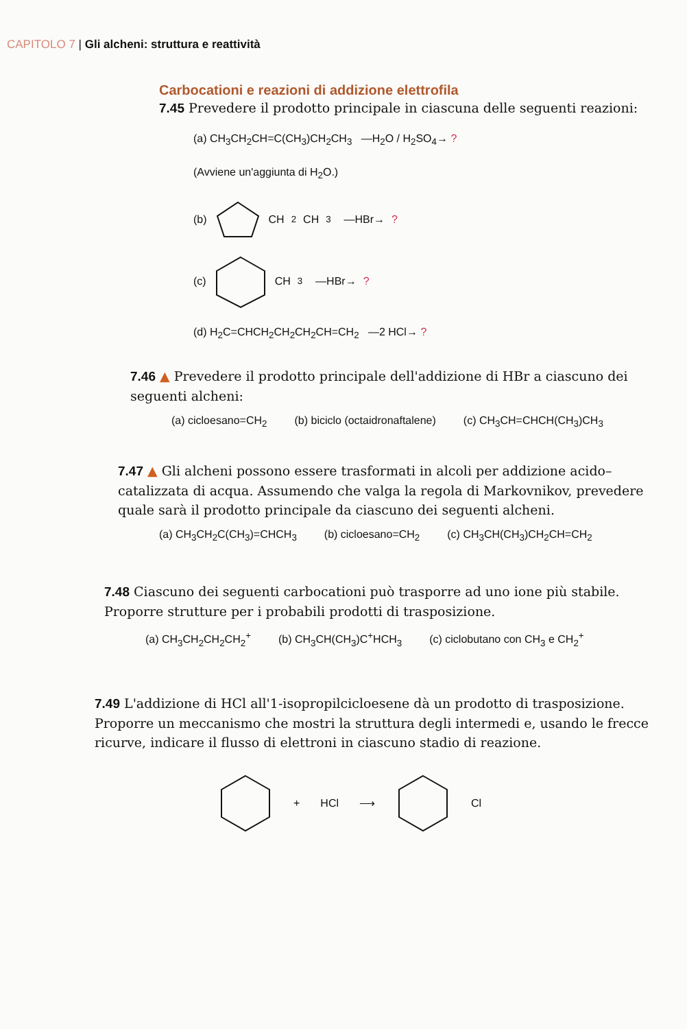CAPITOLO 7 | Gli alcheni: struttura e reattività
Carbocationi e reazioni di addizione elettrofila
7.45 Prevedere il prodotto principale in ciascuna delle seguenti reazioni:
(a) CH<sub>3</sub>CH<sub>2</sub>CH=C(CH<sub>3</sub>)CH<sub>2</sub>CH<sub>3</sub> —H<sub>2</sub>O / H<sub>2</sub>SO<sub>4</sub>→ ?
(Avviene un'aggiunta di H<sub>2</sub>O.)
(b) CH<sub>2</sub>CH<sub>3</sub> —HBr→ ?
(c) CH<sub>3</sub> —HBr→ ?
(d) H<sub>2</sub>C=CHCH<sub>2</sub>CH<sub>2</sub>CH<sub>2</sub>CH=CH<sub>2</sub> —2 HCl→ ?
7.46 ▲ Prevedere il prodotto principale dell'addizione di HBr a ciascuno dei seguenti alcheni:
(a) cicloesano=CH<sub>2</sub> (b) biciclo (octaidronaftalene) (c) CH<sub>3</sub>CH=CHCH(CH<sub>3</sub>)CH<sub>3</sub>
7.47 ▲ Gli alcheni possono essere trasformati in alcoli per addizione acido–catalizzata di acqua. Assumendo che valga la regola di Markovnikov, prevedere quale sarà il prodotto principale da ciascuno dei seguenti alcheni.
(a) CH<sub>3</sub>CH<sub>2</sub>C(CH<sub>3</sub>)=CHCH<sub>3</sub> (b) cicloesano=CH<sub>2</sub> (c) CH<sub>3</sub>CH(CH<sub>3</sub>)CH<sub>2</sub>CH=CH<sub>2</sub>
7.48 Ciascuno dei seguenti carbocationi può trasporre ad uno ione più stabile. Proporre strutture per i probabili prodotti di trasposizione.
(a) CH<sub>3</sub>CH<sub>2</sub>CH<sub>2</sub>CH<sub>2</sub><sup>+</sup> (b) CH<sub>3</sub>CH(CH<sub>3</sub>)C<sup>+</sup>HCH<sub>3</sub> (c) ciclobutano con CH<sub>3</sub> e CH<sub>2</sub><sup>+</sup>
7.49 L'addizione di HCl all'1-isopropilcicloesene dà un prodotto di trasposizione. Proporre un meccanismo che mostri la struttura degli intermedi e, usando le frecce ricurve, indicare il flusso di elettroni in ciascuno stadio di reazione.
+ HCl ⟶ Cl